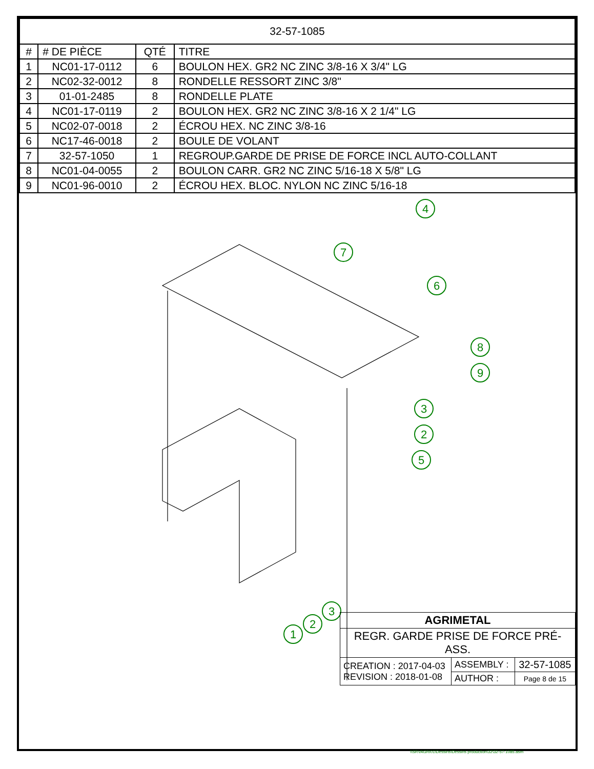| 32-57-1085 | | | |
| # | # DE PIÈCE | QTÉ | TITRE |
| 1 | NC01-17-0112 | 6 | BOULON HEX. GR2 NC ZINC 3/8-16 X 3/4" LG |
| 2 | NC02-32-0012 | 8 | RONDELLE RESSORT ZINC 3/8" |
| 3 | 01-01-2485 | 8 | RONDELLE PLATE |
| 4 | NC01-17-0119 | 2 | BOULON HEX. GR2 NC ZINC 3/8-16 X 2 1/4" LG |
| 5 | NC02-07-0018 | 2 | ÉCROU HEX. NC ZINC 3/8-16 |
| 6 | NC17-46-0018 | 2 | BOULE DE VOLANT |
| 7 | 32-57-1050 | 1 | REGROUP.GARDE DE PRISE DE FORCE INCL AUTO-COLLANT |
| 8 | NC01-04-0055 | 2 | BOULON CARR. GR2 NC ZINC 5/16-18 X 5/8" LG |
| 9 | NC01-96-0010 | 2 | ÉCROU HEX. BLOC. NYLON NC ZINC 5/16-18 |
4
7
6
8
9
3
2
5
3
2
1
| AGRIMETAL | | |
| REGR. GARDE PRISE DE FORCE PRÉ-ASS. | | |
| CREATION : 2017-04-03 REVISION : 2018-01-08 | ASSEMBLY : | 32-57-1085 |
| | AUTHOR : | Page 8 de 15 |
\\SRVAGRI01\Dessins\Dessins production\32\32-57-1085.asm